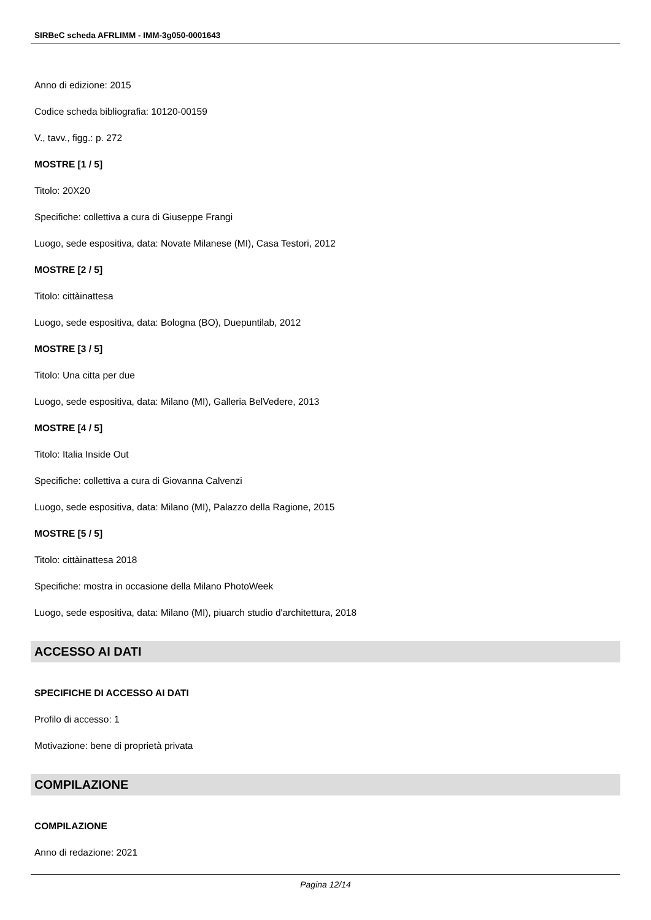SIRBeC scheda AFRLIMM - IMM-3g050-0001643
Anno di edizione: 2015
Codice scheda bibliografia: 10120-00159
V., tavv., figg.: p. 272
MOSTRE [1 / 5]
Titolo: 20X20
Specifiche: collettiva a cura di Giuseppe Frangi
Luogo, sede espositiva, data: Novate Milanese (MI), Casa Testori, 2012
MOSTRE [2 / 5]
Titolo: cittàinattesa
Luogo, sede espositiva, data: Bologna (BO), Duepuntilab, 2012
MOSTRE [3 / 5]
Titolo: Una citta per due
Luogo, sede espositiva, data: Milano (MI), Galleria BelVedere, 2013
MOSTRE [4 / 5]
Titolo: Italia Inside Out
Specifiche: collettiva a cura di Giovanna Calvenzi
Luogo, sede espositiva, data: Milano (MI), Palazzo della Ragione, 2015
MOSTRE [5 / 5]
Titolo: cittàinattesa 2018
Specifiche: mostra in occasione della Milano PhotoWeek
Luogo, sede espositiva, data: Milano (MI), piuarch studio d'architettura, 2018
ACCESSO AI DATI
SPECIFICHE DI ACCESSO AI DATI
Profilo di accesso: 1
Motivazione: bene di proprietà privata
COMPILAZIONE
COMPILAZIONE
Anno di redazione: 2021
Pagina 12/14